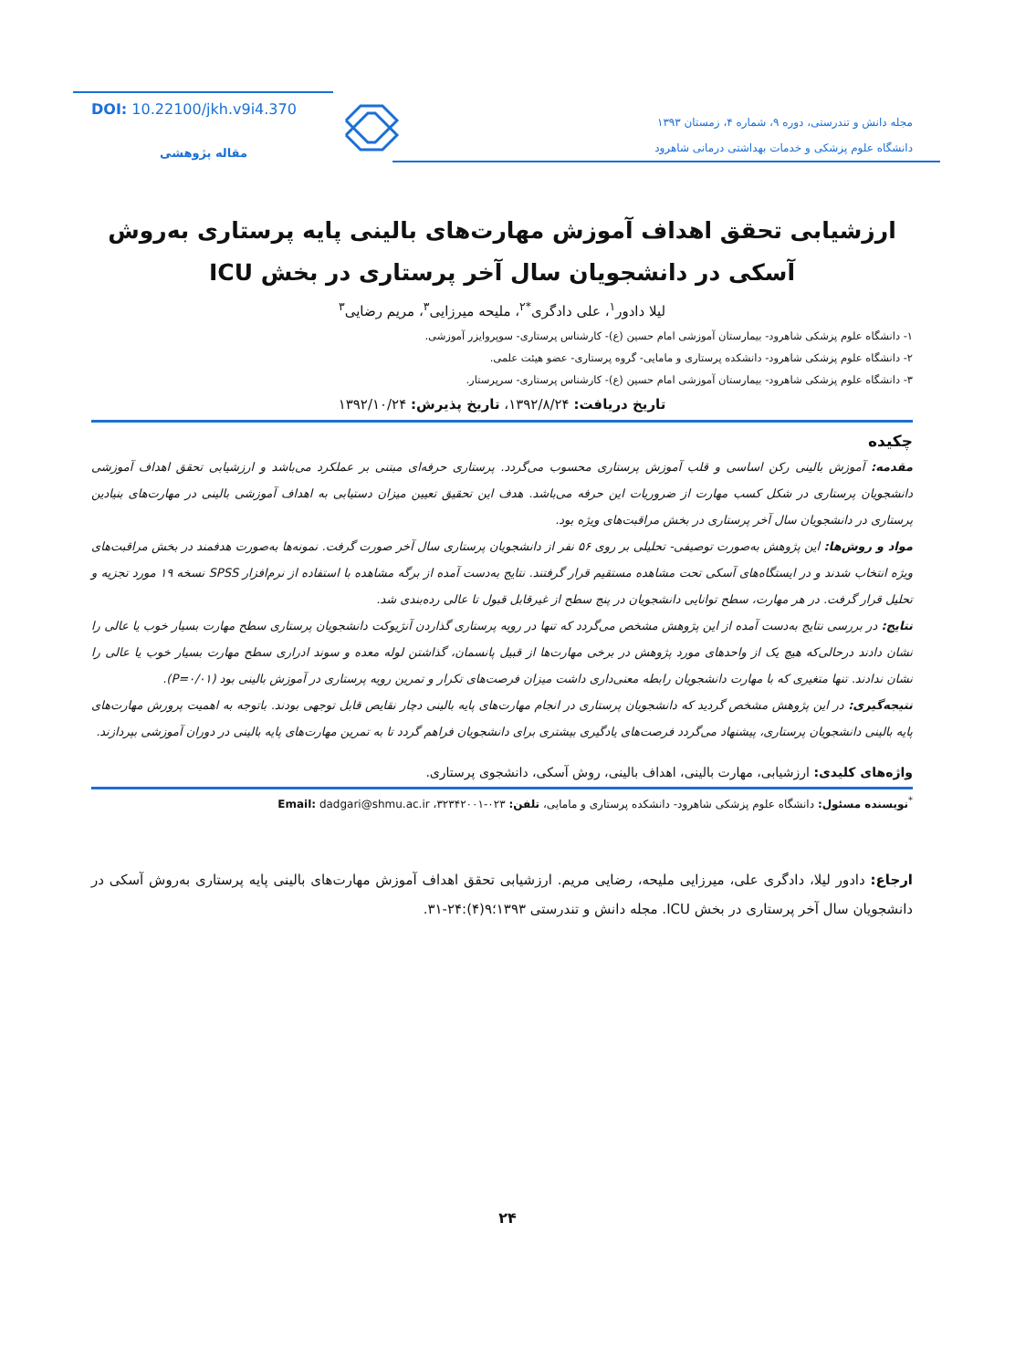مجله دانش و تندرستی، دوره ۹، شماره ۴، زمستان ۱۳۹۳
دانشگاه علوم پزشکی و خدمات بهداشتی درمانی شاهرود
DOI: 10.22100/jkh.v9i4.370
مقاله پژوهشی
ارزشیابی تحقق اهداف آموزش مهارت‌های بالینی پایه پرستاری به‌روش آسکی در دانشجویان سال آخر پرستاری در بخش ICU
لیلا دادور<sup>۱</sup>، علی دادگری<sup>*۲</sup>، ملیحه میرزایی<sup>۳</sup>، مریم رضایی<sup>۳</sup>
۱- دانشگاه علوم پزشکی شاهرود- بیمارستان آموزشی امام حسین (ع)- کارشناس پرستاری- سوپروایزر آموزشی.
۲- دانشگاه علوم پزشکی شاهرود- دانشکده پرستاری و مامایی- گروه پرستاری- عضو هیئت علمی.
۳- دانشگاه علوم پزشکی شاهرود- بیمارستان آموزشی امام حسین (ع)- کارشناس پرستاری- سرپرستار.
تاریخ دریافت: ۱۳۹۲/۸/۲۴، تاریخ پذیرش: ۱۳۹۲/۱۰/۲۴
چکیده
مقدمه: آموزش بالینی رکن اساسی و قلب آموزش پرستاری محسوب می‌گردد. پرستاری حرفه‌ای مبتنی بر عملکرد می‌باشد و ارزشیابی تحقق اهداف آموزشی دانشجویان پرستاری در شکل کسب مهارت از ضروریات این حرفه می‌باشد. هدف این تحقیق تعیین میزان دستیابی به اهداف آموزشی بالینی در مهارت‌های بنیادین پرستاری در دانشجویان سال آخر پرستاری در بخش مراقبت‌های ویژه بود.
مواد و روش‌ها: این پژوهش به‌صورت توصیفی- تحلیلی بر روی ۵۶ نفر از دانشجویان پرستاری سال آخر صورت گرفت. نمونه‌ها به‌صورت هدفمند در بخش مراقبت‌های ویژه انتخاب شدند و در ایستگاه‌های آسکی تحت مشاهده مستقیم قرار گرفتند. نتایج به‌دست آمده از برگه مشاهده با استفاده از نرم‌افزار SPSS نسخه ۱۹ مورد تجزیه و تحلیل قرار گرفت. در هر مهارت، سطح توانایی دانشجویان در پنج سطح از غیرقابل قبول تا عالی رده‌بندی شد.
نتایج: در بررسی نتایج به‌دست آمده از این پژوهش مشخص می‌گردد که تنها در رویه پرستاری گذاردن آنژیوکت دانشجویان پرستاری سطح مهارت بسیار خوب یا عالی را نشان دادند درحالی‌که هیچ یک از واحدهای مورد پژوهش در برخی مهارت‌ها از قبیل پانسمان، گذاشتن لوله معده و سوند ادراری سطح مهارت بسیار خوب یا عالی را نشان ندادند. تنها متغیری که با مهارت دانشجویان رابطه معنی‌داری داشت میزان فرصت‌های تکرار و تمرین رویه پرستاری در آموزش بالینی بود (P=۰/۰۱).
نتیجه‌گیری: در این پژوهش مشخص گردید که دانشجویان پرستاری در انجام مهارت‌های پایه بالینی دچار نقایص قابل توجهی بودند. باتوجه به اهمیت پرورش مهارت‌های پایه بالینی دانشجویان پرستاری، پیشنهاد می‌گردد فرصت‌های یادگیری بیشتری برای دانشجویان فراهم گردد تا به تمرین مهارت‌های پایه بالینی در دوران آموزشی بپردازند.
واژه‌های کلیدی: ارزشیابی، مهارت بالینی، اهداف بالینی، روش آسکی، دانشجوی پرستاری.
<sup>*</sup> نویسنده مسئول: دانشگاه علوم پزشکی شاهرود- دانشکده پرستاری و مامایی، تلفن: ۰۲۳-۳۲۳۴۲۰۰۱، Email: dadgari@shmu.ac.ir
ارجاع: دادور لیلا، دادگری علی، میرزایی ملیحه، رضایی مریم. ارزشیابی تحقق اهداف آموزش مهارت‌های بالینی پایه پرستاری به‌روش آسکی در دانشجویان سال آخر پرستاری در بخش ICU. مجله دانش و تندرستی ۱۳۹۳؛۹(۴):۲۴-۳۱.
۲۴